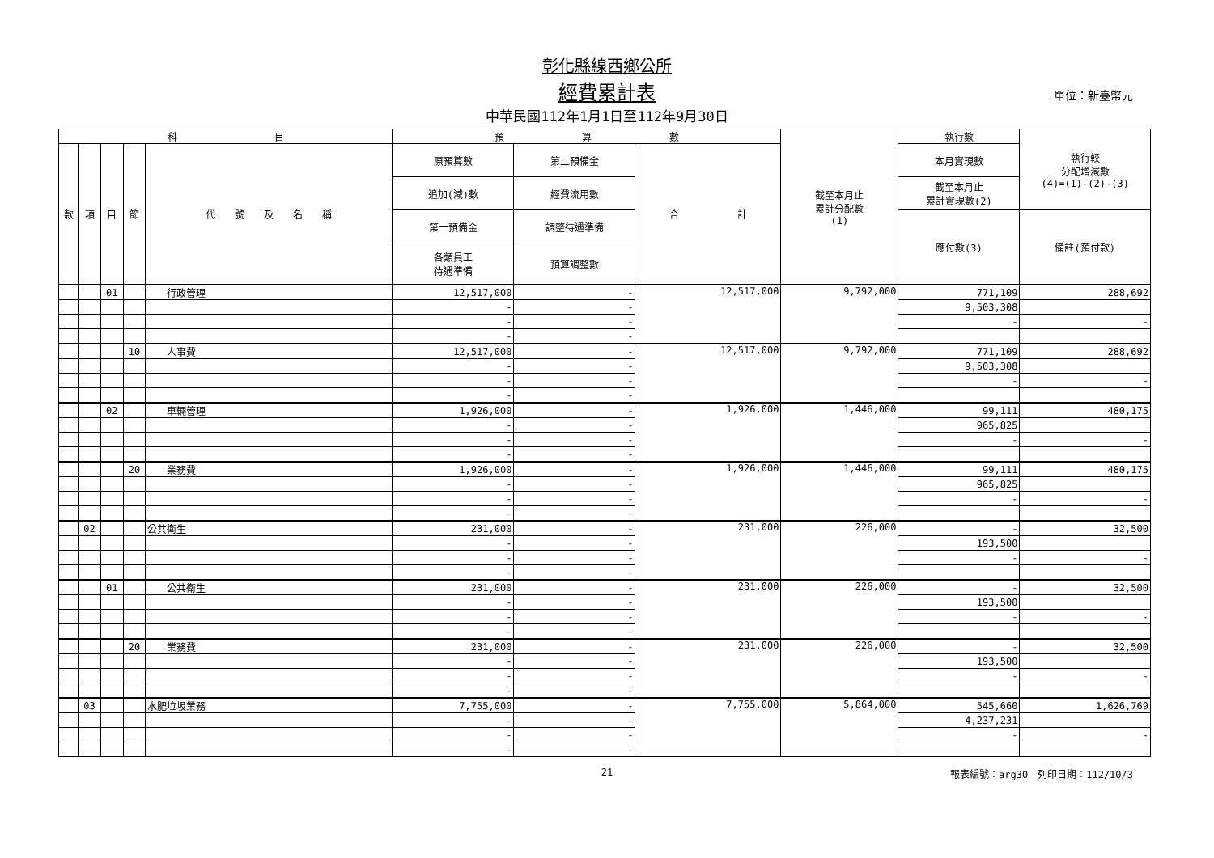彰化縣線西鄉公所
經費累計表 單位：新臺幣元
中華民國112年1月1日至112年9月30日
| 科 目 | | | | | 預 算 數 | | | 截至本月止 累計分配數 (1) | 執行數 | 執行較 分配增減數 (4)=(1)-(2)-(3) |
| --- | --- | --- | --- | --- | --- | --- | --- | --- | --- | --- |
| 款 | 項 | 目 | 節 | 代 號 及 名 稱 | 原預算數 | 第二預備金 | 合 計 | | 本月實現數 | |
| | | | | | 追加(減)數 | 經費流用數 | | | 截至本月止 累計實現數(2) | |
| | | | | | 第一預備金 | 調整待遇準備 | | | 應付數(3) | 備註(預付款) |
| | | | | | 各類員工 待遇準備 | 預算調整數 | | | | |
| | | 01 | | 行政管理 | 12,517,000 | - | 12,517,000 | 9,792,000 | 771,109 | 288,692 |
| | | | | | - | - | | | 9,503,308 | |
| | | | | | - | - | | | - | - |
| | | | | | - | - | | | | |
| | | | 10 | 人事費 | 12,517,000 | - | 12,517,000 | 9,792,000 | 771,109 | 288,692 |
| | | | | | - | - | | | 9,503,308 | |
| | | | | | - | - | | | - | - |
| | | | | | - | - | | | | |
| | | 02 | | 車輛管理 | 1,926,000 | - | 1,926,000 | 1,446,000 | 99,111 | 480,175 |
| | | | | | - | - | | | 965,825 | |
| | | | | | - | - | | | - | - |
| | | | | | - | - | | | | |
| | | | 20 | 業務費 | 1,926,000 | - | 1,926,000 | 1,446,000 | 99,111 | 480,175 |
| | | | | | - | - | | | 965,825 | |
| | | | | | - | - | | | - | - |
| | | | | | - | - | | | | |
| | 02 | | | 公共衛生 | 231,000 | - | 231,000 | 226,000 | - | 32,500 |
| | | | | | - | - | | | 193,500 | |
| | | | | | - | - | | | - | - |
| | | | | | - | - | | | | |
| | | 01 | | 公共衛生 | 231,000 | - | 231,000 | 226,000 | - | 32,500 |
| | | | | | - | - | | | 193,500 | |
| | | | | | - | - | | | - | - |
| | | | | | - | - | | | | |
| | | | 20 | 業務費 | 231,000 | - | 231,000 | 226,000 | - | 32,500 |
| | | | | | - | - | | | 193,500 | |
| | | | | | - | - | | | - | - |
| | | | | | - | - | | | | |
| | 03 | | | 水肥垃圾業務 | 7,755,000 | - | 7,755,000 | 5,864,000 | 545,660 | 1,626,769 |
| | | | | | - | - | | | 4,237,231 | |
| | | | | | - | - | | | - | - |
| | | | | | - | - | | | | |
21 報表編號：arg30　列印日期：112/10/3